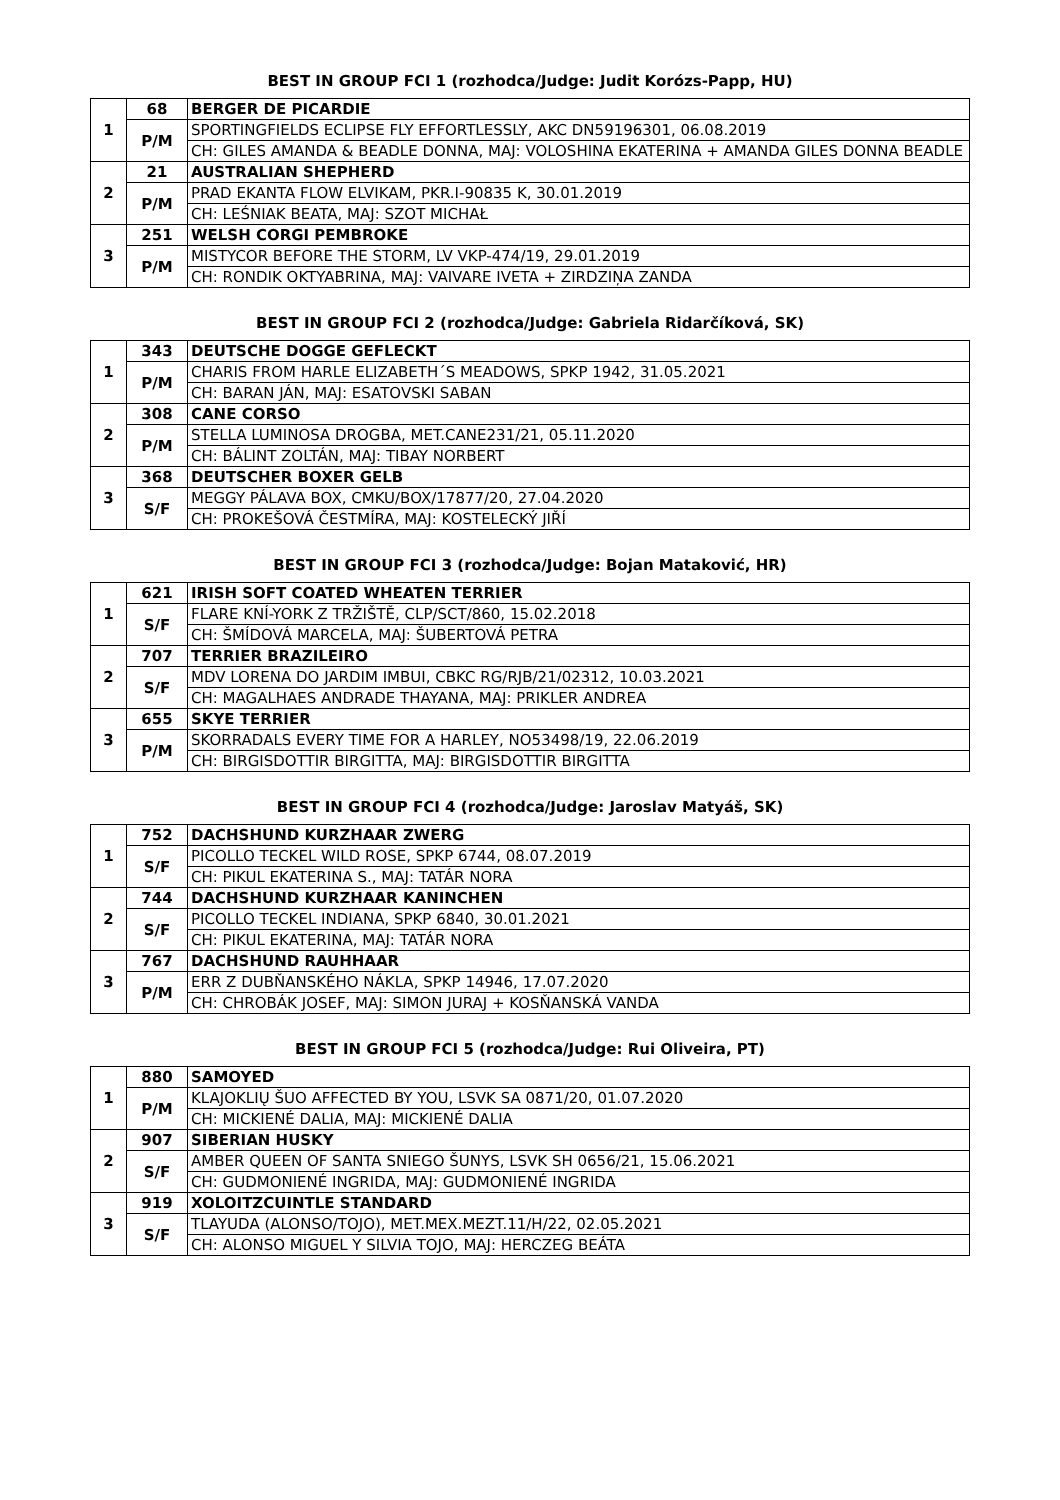BEST IN GROUP FCI 1 (rozhodca/Judge: Judit Korózs-Papp, HU)
| 1 | 68 | BERGER DE PICARDIE |
| | P/M | SPORTINGFIELDS ECLIPSE FLY EFFORTLESSLY, AKC DN59196301, 06.08.2019 |
| | | CH: GILES AMANDA & BEADLE DONNA, MAJ: VOLOSHINA EKATERINA + AMANDA GILES DONNA BEADLE |
| 2 | 21 | AUSTRALIAN SHEPHERD |
| | P/M | PRAD EKANTA FLOW ELVIKAM, PKR.I-90835 K, 30.01.2019 |
| | | CH: LEŚNIAK BEATA, MAJ: SZOT MICHAŁ |
| 3 | 251 | WELSH CORGI PEMBROKE |
| | P/M | MISTYCOR BEFORE THE STORM, LV VKP-474/19, 29.01.2019 |
| | | CH: RONDIK OKTYABRINA, MAJ: VAIVARE IVETA + ZIRDZIŅA ZANDA |
BEST IN GROUP FCI 2 (rozhodca/Judge: Gabriela Ridarčíková, SK)
| 1 | 343 | DEUTSCHE DOGGE GEFLECKT |
| | P/M | CHARIS FROM HARLE ELIZABETH´S MEADOWS, SPKP 1942, 31.05.2021 |
| | | CH: BARAN JÁN, MAJ: ESATOVSKI SABAN |
| 2 | 308 | CANE CORSO |
| | P/M | STELLA LUMINOSA DROGBA, MET.CANE231/21, 05.11.2020 |
| | | CH: BÁLINT ZOLTÁN, MAJ: TIBAY NORBERT |
| 3 | 368 | DEUTSCHER BOXER GELB |
| | S/F | MEGGY PÁLAVA BOX, CMKU/BOX/17877/20, 27.04.2020 |
| | | CH: PROKEŠOVÁ ČESTMÍRA, MAJ: KOSTELECKÝ JIŘÍ |
BEST IN GROUP FCI 3 (rozhodca/Judge: Bojan Mataković, HR)
| 1 | 621 | IRISH SOFT COATED WHEATEN TERRIER |
| | S/F | FLARE KNÍ-YORK Z TRŽIŠTĚ, CLP/SCT/860, 15.02.2018 |
| | | CH: ŠMÍDOVÁ MARCELA, MAJ: ŠUBERTOVÁ PETRA |
| 2 | 707 | TERRIER BRAZILEIRO |
| | S/F | MDV LORENA DO JARDIM IMBUI, CBKC RG/RJB/21/02312, 10.03.2021 |
| | | CH: MAGALHAES ANDRADE THAYANA, MAJ: PRIKLER ANDREA |
| 3 | 655 | SKYE TERRIER |
| | P/M | SKORRADALS EVERY TIME FOR A HARLEY, NO53498/19, 22.06.2019 |
| | | CH: BIRGISDOTTIR BIRGITTA, MAJ: BIRGISDOTTIR BIRGITTA |
BEST IN GROUP FCI 4 (rozhodca/Judge: Jaroslav Matyáš, SK)
| 1 | 752 | DACHSHUND KURZHAAR ZWERG |
| | S/F | PICOLLO TECKEL WILD ROSE, SPKP 6744, 08.07.2019 |
| | | CH: PIKUL EKATERINA S., MAJ: TATÁR NORA |
| 2 | 744 | DACHSHUND KURZHAAR KANINCHEN |
| | S/F | PICOLLO TECKEL INDIANA, SPKP 6840, 30.01.2021 |
| | | CH: PIKUL EKATERINA, MAJ: TATÁR NORA |
| 3 | 767 | DACHSHUND RAUHHAAR |
| | P/M | ERR Z DUBŇANSKÉHO NÁKLA, SPKP 14946, 17.07.2020 |
| | | CH: CHROBÁK JOSEF, MAJ: SIMON JURAJ + KOSŇANSKÁ VANDA |
BEST IN GROUP FCI 5 (rozhodca/Judge: Rui Oliveira, PT)
| 1 | 880 | SAMOYED |
| | P/M | KLAJOKLIŲ ŠUO AFFECTED BY YOU, LSVK SA 0871/20, 01.07.2020 |
| | | CH: MICKIENÉ DALIA, MAJ: MICKIENÉ DALIA |
| 2 | 907 | SIBERIAN HUSKY |
| | S/F | AMBER QUEEN OF SANTA SNIEGO ŠUNYS, LSVK SH 0656/21, 15.06.2021 |
| | | CH: GUDMONIENÉ INGRIDA, MAJ: GUDMONIENÉ INGRIDA |
| 3 | 919 | XOLOITZCUINTLE STANDARD |
| | S/F | TLAYUDA (ALONSO/TOJO), MET.MEX.MEZT.11/H/22, 02.05.2021 |
| | | CH: ALONSO MIGUEL Y SILVIA TOJO, MAJ: HERCZEG BEÁTA |